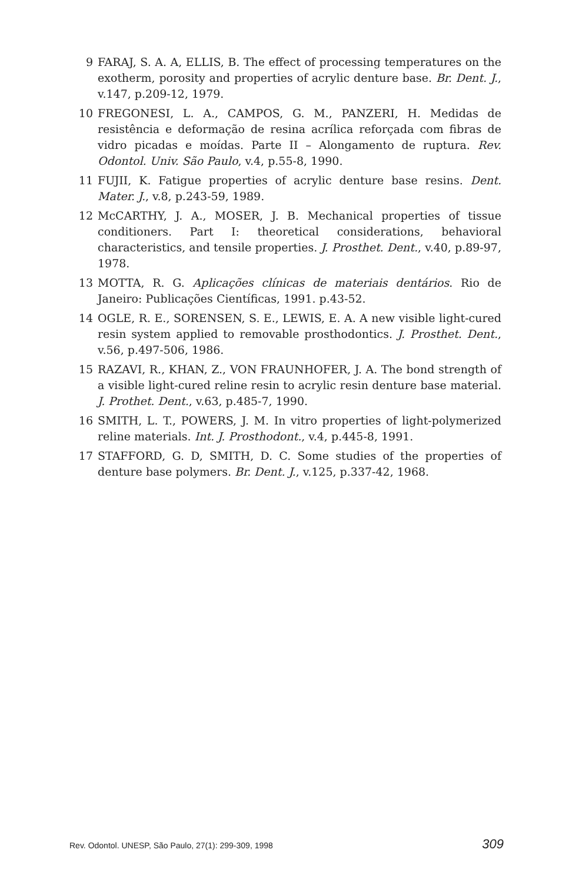9 FARAJ, S. A. A, ELLIS, B. The effect of processing temperatures on the exotherm, porosity and properties of acrylic denture base. Br. Dent. J., v.147, p.209-12, 1979.
10 FREGONESI, L. A., CAMPOS, G. M., PANZERI, H. Medidas de resistência e deformação de resina acrílica reforçada com fibras de vidro picadas e moídas. Parte II – Alongamento de ruptura. Rev. Odontol. Univ. São Paulo, v.4, p.55-8, 1990.
11 FUJII, K. Fatigue properties of acrylic denture base resins. Dent. Mater. J., v.8, p.243-59, 1989.
12 McCARTHY, J. A., MOSER, J. B. Mechanical properties of tissue conditioners. Part I: theoretical considerations, behavioral characteristics, and tensile properties. J. Prosthet. Dent., v.40, p.89-97, 1978.
13 MOTTA, R. G. Aplicações clínicas de materiais dentários. Rio de Janeiro: Publicações Científicas, 1991. p.43-52.
14 OGLE, R. E., SORENSEN, S. E., LEWIS, E. A. A new visible light-cured resin system applied to removable prosthodontics. J. Prosthet. Dent., v.56, p.497-506, 1986.
15 RAZAVI, R., KHAN, Z., VON FRAUNHOFER, J. A. The bond strength of a visible light-cured reline resin to acrylic resin denture base material. J. Prothet. Dent., v.63, p.485-7, 1990.
16 SMITH, L. T., POWERS, J. M. In vitro properties of light-polymerized reline materials. Int. J. Prosthodont., v.4, p.445-8, 1991.
17 STAFFORD, G. D, SMITH, D. C. Some studies of the properties of denture base polymers. Br. Dent. J., v.125, p.337-42, 1968.
Rev. Odontol. UNESP, São Paulo, 27(1): 299-309, 1998 309